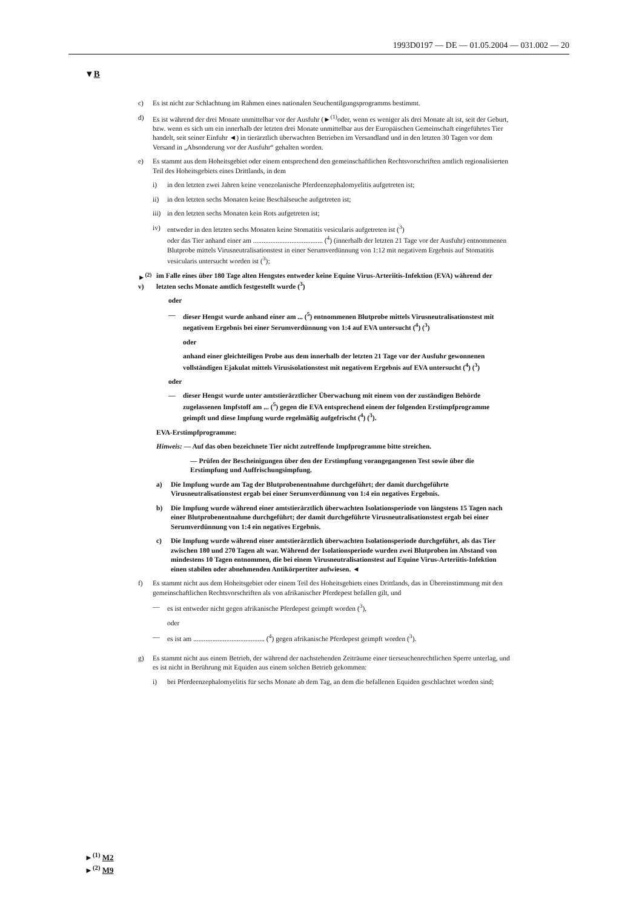1993D0197 — DE — 01.05.2004 — 031.002 — 20
▼B
c) Es ist nicht zur Schlachtung im Rahmen eines nationalen Seuchentilgungsprogramms bestimmt.
d) Es ist während der drei Monate unmittelbar vor der Ausfuhr (►<sup>(1)</sup>oder, wenn es weniger als drei Monate alt ist, seit der Geburt, bzw. wenn es sich um ein innerhalb der letzten drei Monate unmittelbar aus der Europäischen Gemeinschaft eingeführtes Tier handelt, seit seiner Einfuhr ◄) in tierärztlich überwachten Betrieben im Versandland und in den letzten 30 Tagen vor dem Versand in „Absonderung vor der Ausfuhr“ gehalten worden.
e) Es stammt aus dem Hoheitsgebiet oder einem entsprechend den gemeinschaftlichen Rechtsvorschriften amtlich regionalisierten Teil des Hoheitsgebiets eines Drittlands, in dem
i) in den letzten zwei Jahren keine venezolanische Pferdeenzephalomyelitis aufgetreten ist;
ii) in den letzten sechs Monaten keine Beschälseuche aufgetreten ist;
iii) in den letzten sechs Monaten kein Rots aufgetreten ist;
iv) entweder in den letzten sechs Monaten keine Stomatitis vesicularis aufgetreten ist (<sup>3</sup>)
oder das Tier anhand einer am ........................................ (<sup>4</sup>) (innerhalb der letzten 21 Tage vor der Ausfuhr) entnommenen Blutprobe mittels Virusneutralisationstest in einer Serumverdünnung von 1:12 mit negativem Ergebnis auf Stomatitis vesicularis untersucht worden ist (<sup>3</sup>);
►<sup>(2)</sup> v) im Falle eines über 180 Tage alten Hengstes entweder keine Equine Virus-Arteriitis-Infektion (EVA) während der letzten sechs Monate amtlich festgestellt wurde (<sup>3</sup>)
oder
— dieser Hengst wurde anhand einer am ... (<sup>5</sup>) entnommenen Blutprobe mittels Virusneutralisationstest mit negativem Ergebnis bei einer Serumverdünnung von 1:4 auf EVA untersucht (<sup>4</sup>) (<sup>3</sup>)
oder
anhand einer gleichteiligen Probe aus dem innerhalb der letzten 21 Tage vor der Ausfuhr gewonnenen vollständigen Ejakulat mittels Virusisolationstest mit negativem Ergebnis auf EVA untersucht (<sup>4</sup>) (<sup>3</sup>)
oder
— dieser Hengst wurde unter amtstierärztlicher Überwachung mit einem von der zuständigen Behörde zugelassenen Impfstoff am ... (<sup>5</sup>) gegen die EVA entsprechend einem der folgenden Erstimpfprogramme geimpft und diese Impfung wurde regelmäßig aufgefrischt (<sup>4</sup>) (<sup>3</sup>).
EVA-Erstimpfprogramme:
Hinweis: — Auf das oben bezeichnete Tier nicht zutreffende Impfprogramme bitte streichen.
— Prüfen der Bescheinigungen über den der Erstimpfung vorangegangenen Test sowie über die Erstimpfung und Auffrischungsimpfung.
a) Die Impfung wurde am Tag der Blutprobenentnahme durchgeführt; der damit durchgeführte Virusneutralisationstest ergab bei einer Serumverdünnung von 1:4 ein negatives Ergebnis.
b) Die Impfung wurde während einer amtstierärztlich überwachten Isolationsperiode von längstens 15 Tagen nach einer Blutprobenentnahme durchgeführt; der damit durchgeführte Virusneutralisationstest ergab bei einer Serumverdünnung von 1:4 ein negatives Ergebnis.
c) Die Impfung wurde während einer amtstierärztlich überwachten Isolationsperiode durchgeführt, als das Tier zwischen 180 und 270 Tagen alt war. Während der Isolationsperiode wurden zwei Blutproben im Abstand von mindestens 10 Tagen entnommen, die bei einem Virusneutralisationstest auf Equine Virus-Arteriitis-Infektion einen stabilen oder abnehmenden Antikörpertiter aufwiesen. ◄
f) Es stammt nicht aus dem Hoheitsgebiet oder einem Teil des Hoheitsgebiets eines Drittlands, das in Übereinstimmung mit den gemeinschaftlichen Rechtsvorschriften als von afrikanischer Pferdepest befallen gilt, und
— es ist entweder nicht gegen afrikanische Pferdepest geimpft worden (<sup>3</sup>),
oder
— es ist am ......................................... (<sup>4</sup>) gegen afrikanische Pferdepest geimpft worden (<sup>3</sup>).
g) Es stammt nicht aus einem Betrieb, der während der nachstehenden Zeiträume einer tierseuchenrechtlichen Sperre unterlag, und es ist nicht in Berührung mit Equiden aus einem solchen Betrieb gekommen:
i) bei Pferdeenzephalomyelitis für sechs Monate ab dem Tag, an dem die befallenen Equiden geschlachtet worden sind;
►<sup>(1)</sup> M2
►<sup>(2)</sup> M9